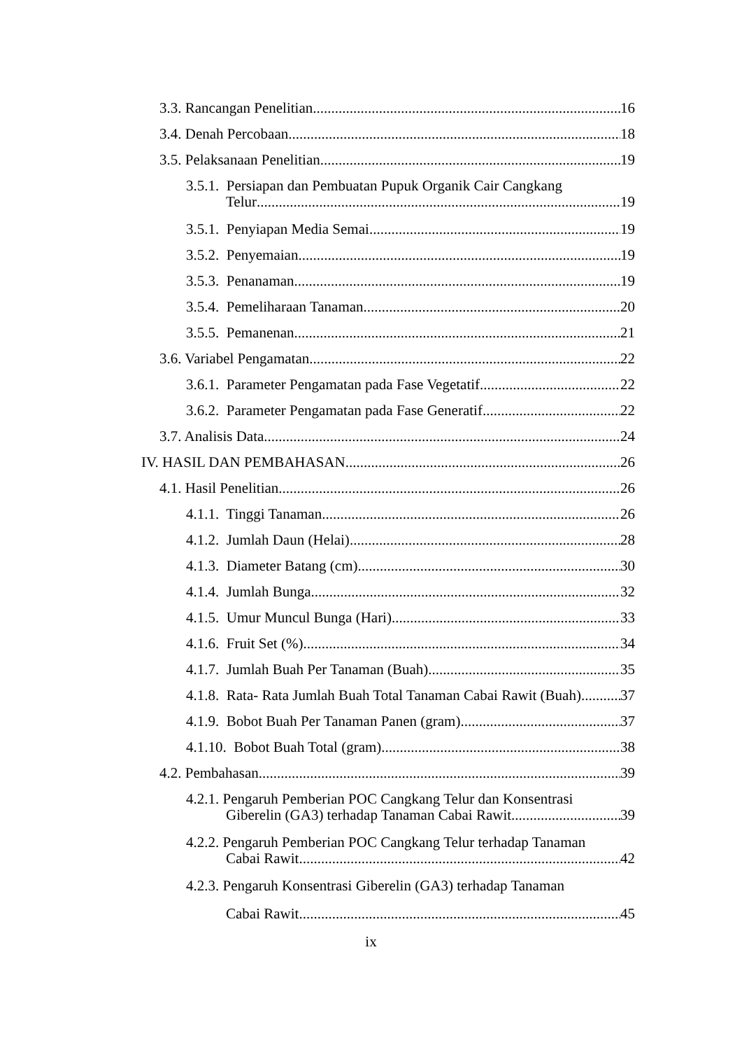3.3. Rancangan Penelitian 16
3.4. Denah Percobaan 18
3.5. Pelaksanaan Penelitian 19
3.5.1. Persiapan dan Pembuatan Pupuk Organik Cair Cangkang
Telur 19
3.5.1. Penyiapan Media Semai 19
3.5.2. Penyemaian 19
3.5.3. Penanaman 19
3.5.4. Pemeliharaan Tanaman 20
3.5.5. Pemanenan 21
3.6. Variabel Pengamatan 22
3.6.1. Parameter Pengamatan pada Fase Vegetatif 22
3.6.2. Parameter Pengamatan pada Fase Generatif 22
3.7. Analisis Data 24
IV. HASIL DAN PEMBAHASAN 26
4.1. Hasil Penelitian 26
4.1.1. Tinggi Tanaman 26
4.1.2. Jumlah Daun (Helai) 28
4.1.3. Diameter Batang (cm) 30
4.1.4. Jumlah Bunga 32
4.1.5. Umur Muncul Bunga (Hari) 33
4.1.6. Fruit Set (%) 34
4.1.7. Jumlah Buah Per Tanaman (Buah) 35
4.1.8. Rata- Rata Jumlah Buah Total Tanaman Cabai Rawit (Buah) 37
4.1.9. Bobot Buah Per Tanaman Panen (gram) 37
4.1.10. Bobot Buah Total (gram) 38
4.2. Pembahasan 39
4.2.1. Pengaruh Pemberian POC Cangkang Telur dan Konsentrasi
Giberelin (GA3) terhadap Tanaman Cabai Rawit 39
4.2.2. Pengaruh Pemberian POC Cangkang Telur terhadap Tanaman
Cabai Rawit 42
4.2.3. Pengaruh Konsentrasi Giberelin (GA3) terhadap Tanaman
Cabai Rawit 45
ix